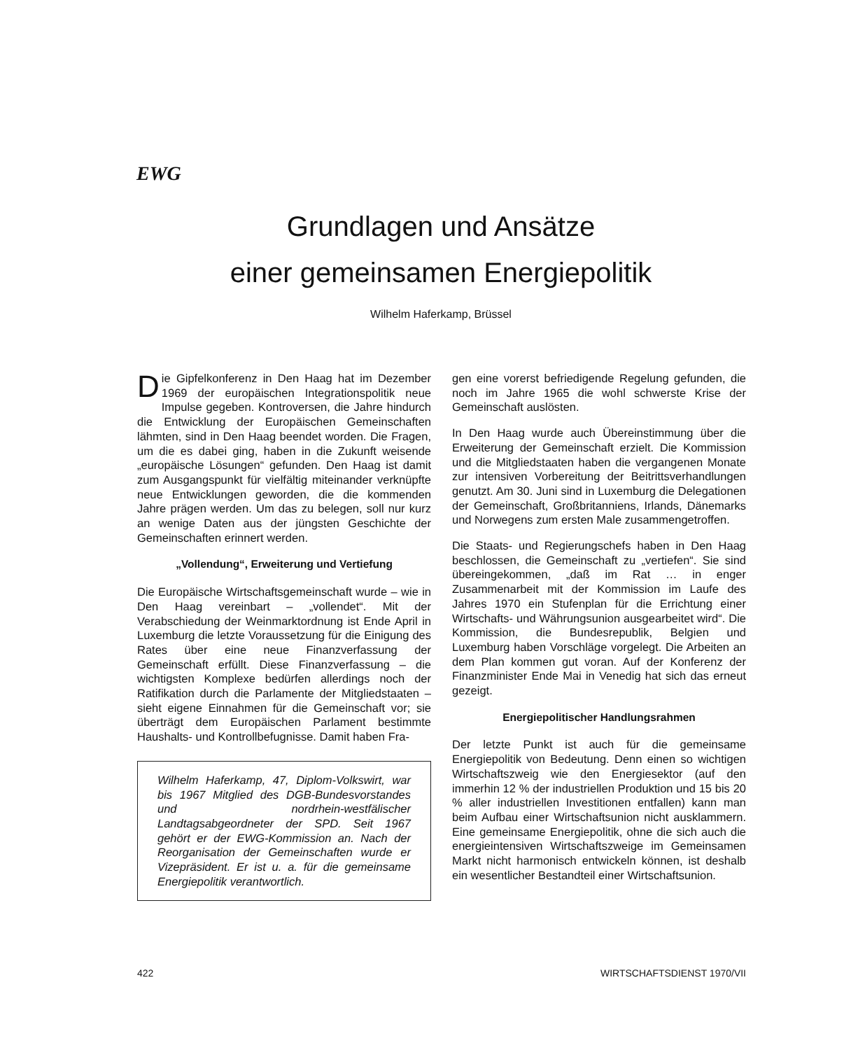EWG
Grundlagen und Ansätze
einer gemeinsamen Energiepolitik
Wilhelm Haferkamp, Brüssel
Die Gipfelkonferenz in Den Haag hat im Dezember 1969 der europäischen Integrationspolitik neue Impulse gegeben. Kontroversen, die Jahre hindurch die Entwicklung der Europäischen Gemeinschaften lähmten, sind in Den Haag beendet worden. Die Fragen, um die es dabei ging, haben in die Zukunft weisende „europäische Lösungen“ gefunden. Den Haag ist damit zum Ausgangspunkt für vielfältig miteinander verknüpfte neue Entwicklungen geworden, die die kommenden Jahre prägen werden. Um das zu belegen, soll nur kurz an wenige Daten aus der jüngsten Geschichte der Gemeinschaften erinnert werden.
„Vollendung“, Erweiterung und Vertiefung
Die Europäische Wirtschaftsgemeinschaft wurde – wie in Den Haag vereinbart – „vollendet“. Mit der Verabschiedung der Weinmarktordnung ist Ende April in Luxemburg die letzte Voraussetzung für die Einigung des Rates über eine neue Finanzverfassung der Gemeinschaft erfüllt. Diese Finanzverfassung – die wichtigsten Komplexe bedürfen allerdings noch der Ratifikation durch die Parlamente der Mitgliedstaaten – sieht eigene Einnahmen für die Gemeinschaft vor; sie überträgt dem Europäischen Parlament bestimmte Haushalts- und Kontrollbefugnisse. Damit haben Fra-
Wilhelm Haferkamp, 47, Diplom-Volkswirt, war bis 1967 Mitglied des DGB-Bundesvorstandes und nordrhein-westfälischer Landtagsabgeordneter der SPD. Seit 1967 gehört er der EWG-Kommission an. Nach der Reorganisation der Gemeinschaften wurde er Vizepräsident. Er ist u. a. für die gemeinsame Energiepolitik verantwortlich.
gen eine vorerst befriedigende Regelung gefunden, die noch im Jahre 1965 die wohl schwerste Krise der Gemeinschaft auslösten.
In Den Haag wurde auch Übereinstimmung über die Erweiterung der Gemeinschaft erzielt. Die Kommission und die Mitgliedstaaten haben die vergangenen Monate zur intensiven Vorbereitung der Beitrittsverhandlungen genutzt. Am 30. Juni sind in Luxemburg die Delegationen der Gemeinschaft, Großbritanniens, Irlands, Dänemarks und Norwegens zum ersten Male zusammengetroffen.
Die Staats- und Regierungschefs haben in Den Haag beschlossen, die Gemeinschaft zu „vertiefen“. Sie sind übereingekommen, „daß im Rat … in enger Zusammenarbeit mit der Kommission im Laufe des Jahres 1970 ein Stufenplan für die Errichtung einer Wirtschafts- und Währungsunion ausgearbeitet wird“. Die Kommission, die Bundesrepublik, Belgien und Luxemburg haben Vorschläge vorgelegt. Die Arbeiten an dem Plan kommen gut voran. Auf der Konferenz der Finanzminister Ende Mai in Venedig hat sich das erneut gezeigt.
Energiepolitischer Handlungsrahmen
Der letzte Punkt ist auch für die gemeinsame Energiepolitik von Bedeutung. Denn einen so wichtigen Wirtschaftszweig wie den Energiesektor (auf den immerhin 12 % der industriellen Produktion und 15 bis 20 % aller industriellen Investitionen entfallen) kann man beim Aufbau einer Wirtschaftsunion nicht ausklammern. Eine gemeinsame Energiepolitik, ohne die sich auch die energieintensiven Wirtschaftszweige im Gemeinsamen Markt nicht harmonisch entwickeln können, ist deshalb ein wesentlicher Bestandteil einer Wirtschaftsunion.
422 WIRTSCHAFTSDIENST 1970/VII